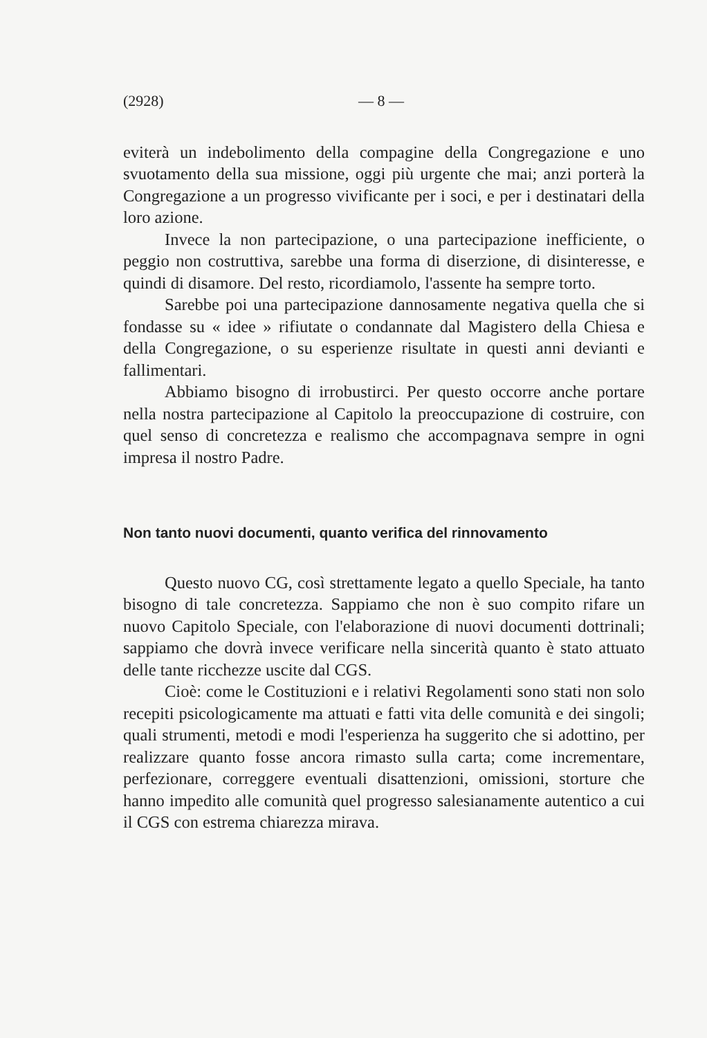(2928) — 8 —
eviterà un indebolimento della compagine della Congregazione e uno svuotamento della sua missione, oggi più urgente che mai; anzi porterà la Congregazione a un progresso vivificante per i soci, e per i destinatari della loro azione.
Invece la non partecipazione, o una partecipazione inefficiente, o peggio non costruttiva, sarebbe una forma di diserzione, di disinteresse, e quindi di disamore. Del resto, ricordiamolo, l'assente ha sempre torto.
Sarebbe poi una partecipazione dannosamente negativa quella che si fondasse su « idee » rifiutate o condannate dal Magistero della Chiesa e della Congregazione, o su esperienze risultate in questi anni devianti e fallimentari.
Abbiamo bisogno di irrobustirci. Per questo occorre anche portare nella nostra partecipazione al Capitolo la preoccupazione di costruire, con quel senso di concretezza e realismo che accompagnava sempre in ogni impresa il nostro Padre.
Non tanto nuovi documenti, quanto verifica del rinnovamento
Questo nuovo CG, così strettamente legato a quello Speciale, ha tanto bisogno di tale concretezza. Sappiamo che non è suo compito rifare un nuovo Capitolo Speciale, con l'elaborazione di nuovi documenti dottrinali; sappiamo che dovrà invece verificare nella sincerità quanto è stato attuato delle tante ricchezze uscite dal CGS.
Cioè: come le Costituzioni e i relativi Regolamenti sono stati non solo recepiti psicologicamente ma attuati e fatti vita delle comunità e dei singoli; quali strumenti, metodi e modi l'esperienza ha suggerito che si adottino, per realizzare quanto fosse ancora rimasto sulla carta; come incrementare, perfezionare, correggere eventuali disattenzioni, omissioni, storture che hanno impedito alle comunità quel progresso salesianamente autentico a cui il CGS con estrema chiarezza mirava.